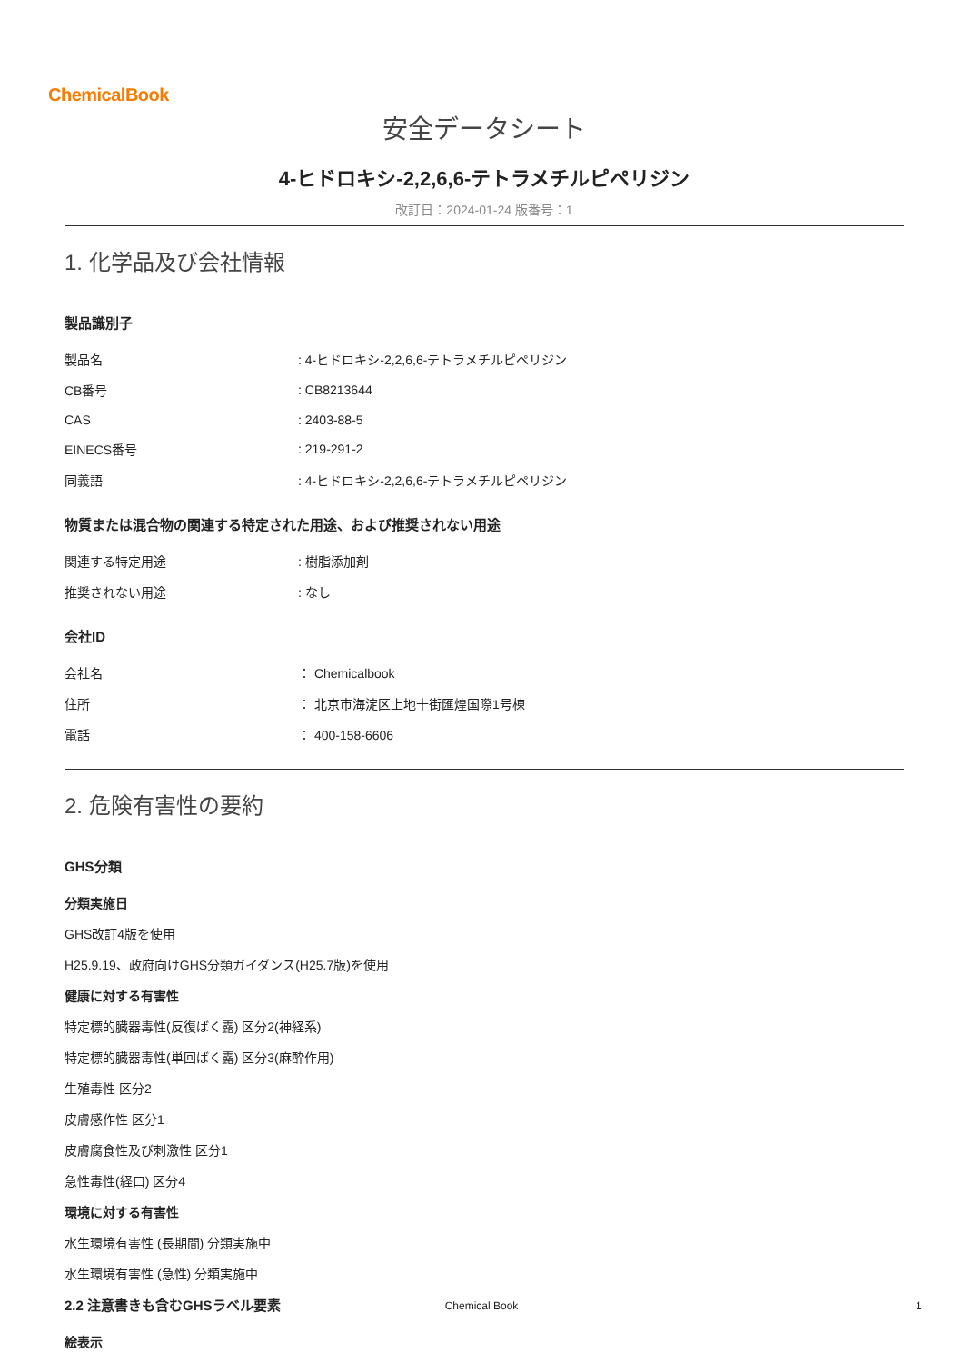ChemicalBook
安全データシート
4-ヒドロキシ-2,2,6,6-テトラメチルピペリジン
改訂日：2024-01-24 版番号：1
1. 化学品及び会社情報
製品識別子
| 製品名 | : 4-ヒドロキシ-2,2,6,6-テトラメチルピペリジン |
| CB番号 | : CB8213644 |
| CAS | : 2403-88-5 |
| EINECS番号 | : 219-291-2 |
| 同義語 | : 4-ヒドロキシ-2,2,6,6-テトラメチルピペリジン |
物質または混合物の関連する特定された用途、および推奨されない用途
| 関連する特定用途 | : 樹脂添加剤 |
| 推奨されない用途 | : なし |
会社ID
| 会社名 | ： Chemicalbook |
| 住所 | ： 北京市海淀区上地十街匯煌国際1号棟 |
| 電話 | ： 400-158-6606 |
2. 危険有害性の要約
GHS分類
分類実施日
GHS改訂4版を使用
H25.9.19、政府向けGHS分類ガイダンス(H25.7版)を使用
健康に対する有害性
特定標的臓器毒性(反復ばく露) 区分2(神経系)
特定標的臓器毒性(単回ばく露) 区分3(麻酔作用)
生殖毒性 区分2
皮膚感作性 区分1
皮膚腐食性及び刺激性 区分1
急性毒性(経口) 区分4
環境に対する有害性
水生環境有害性 (長期間) 分類実施中
水生環境有害性 (急性) 分類実施中
2.2 注意書きも含むGHSラベル要素
絵表示
Chemical Book 1